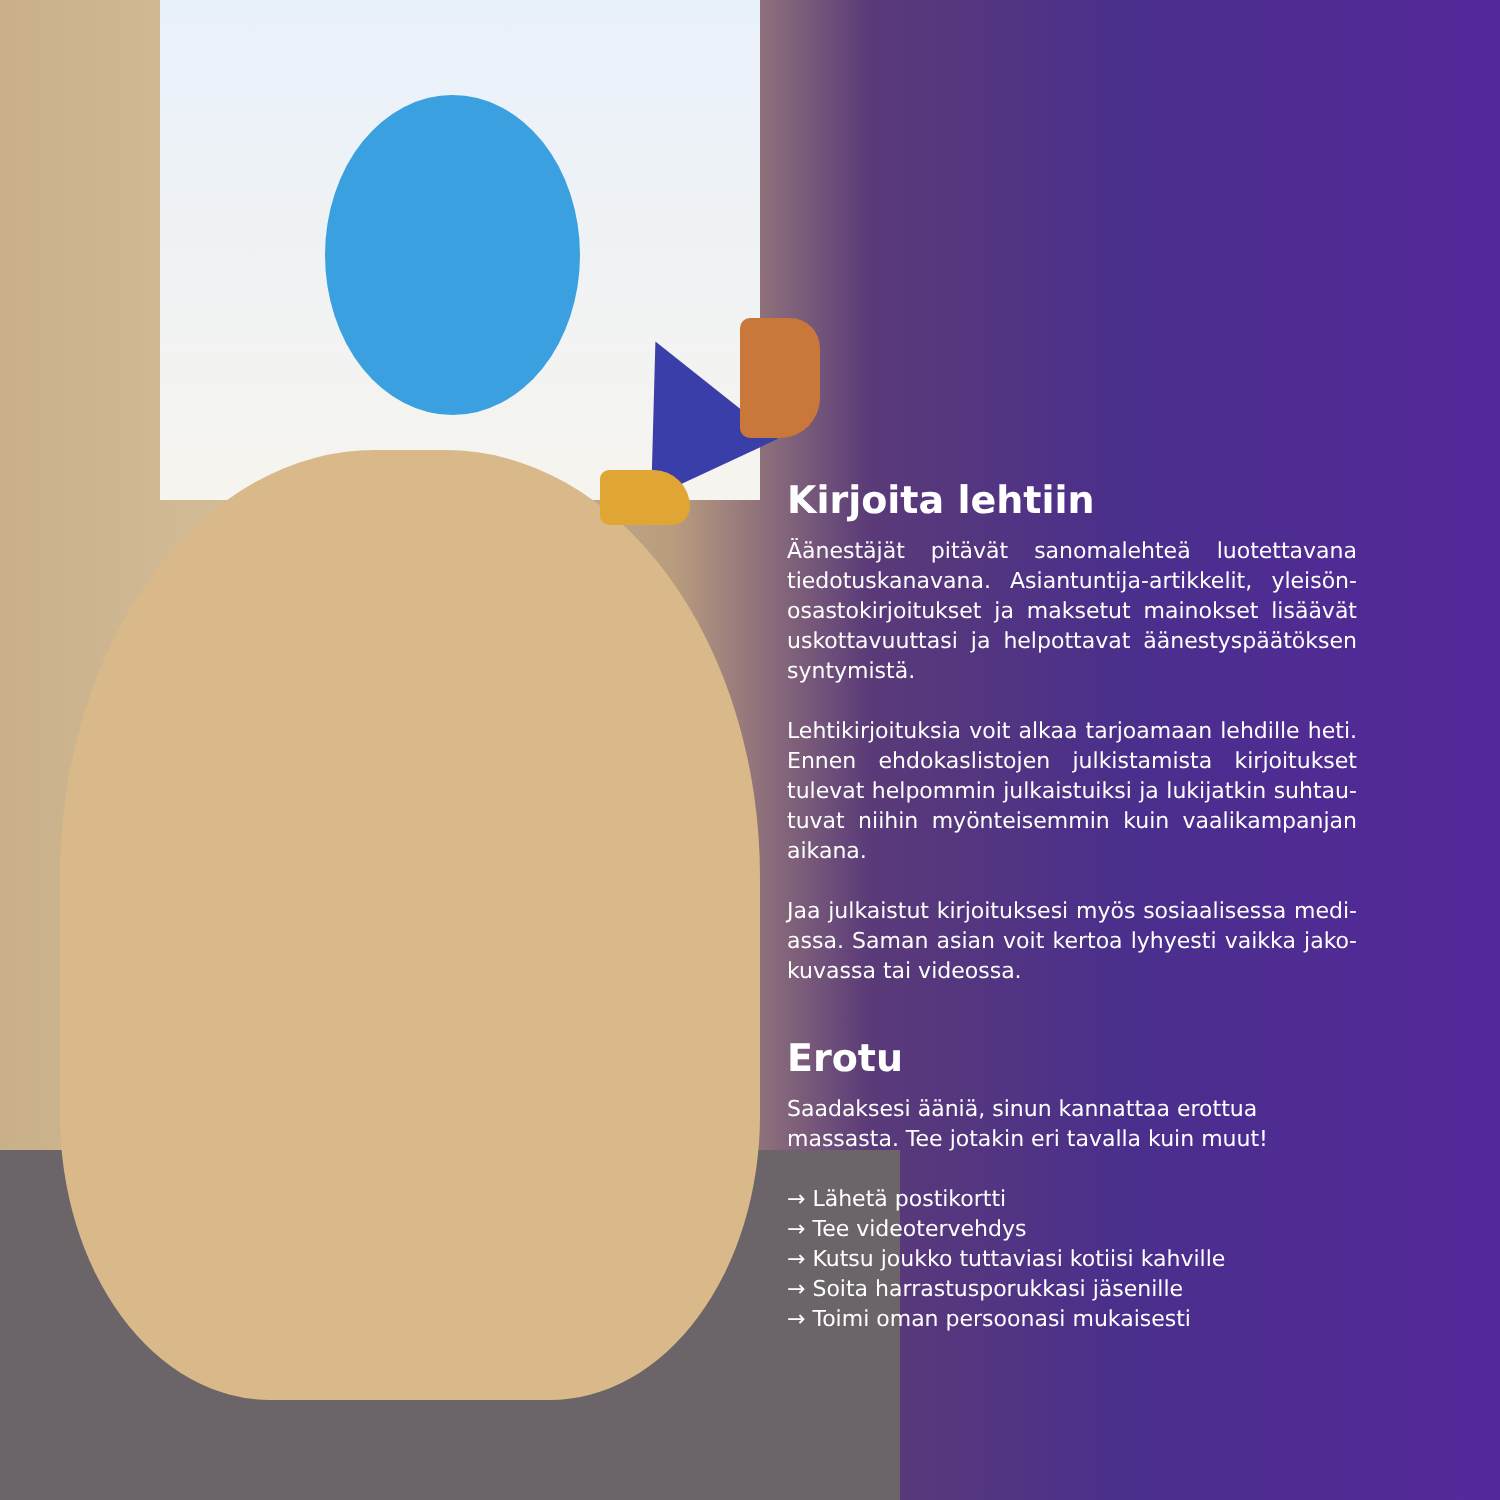Kirjoita lehtiin
Äänestäjät pitävät sanomalehteä luotettavana tiedotuskanavana. Asiantuntija-artikkelit, yleisön­osastokirjoitukset ja maksetut mainokset lisäävät uskottavuuttasi ja helpottavat äänestyspäätöksen syntymistä.
Lehtikirjoituksia voit alkaa tarjoamaan lehdille heti. Ennen ehdokaslistojen julkistamista kirjoitukset tulevat helpommin julkaistuiksi ja lukijatkin suhtau­tuvat niihin myönteisemmin kuin vaalikampanjan aikana.
Jaa julkaistut kirjoituksesi myös sosiaalisessa medi­assa. Saman asian voit kertoa lyhyesti vaikka jako­kuvassa tai videossa.
Erotu
Saadaksesi ääniä, sinun kannattaa erottua massasta. Tee jotakin eri tavalla kuin muut!
→ Lähetä postikortti
→ Tee videotervehdys
→ Kutsu joukko tuttaviasi kotiisi kahville
→ Soita harrastusporukkasi jäsenille
→ Toimi oman persoonasi mukaisesti